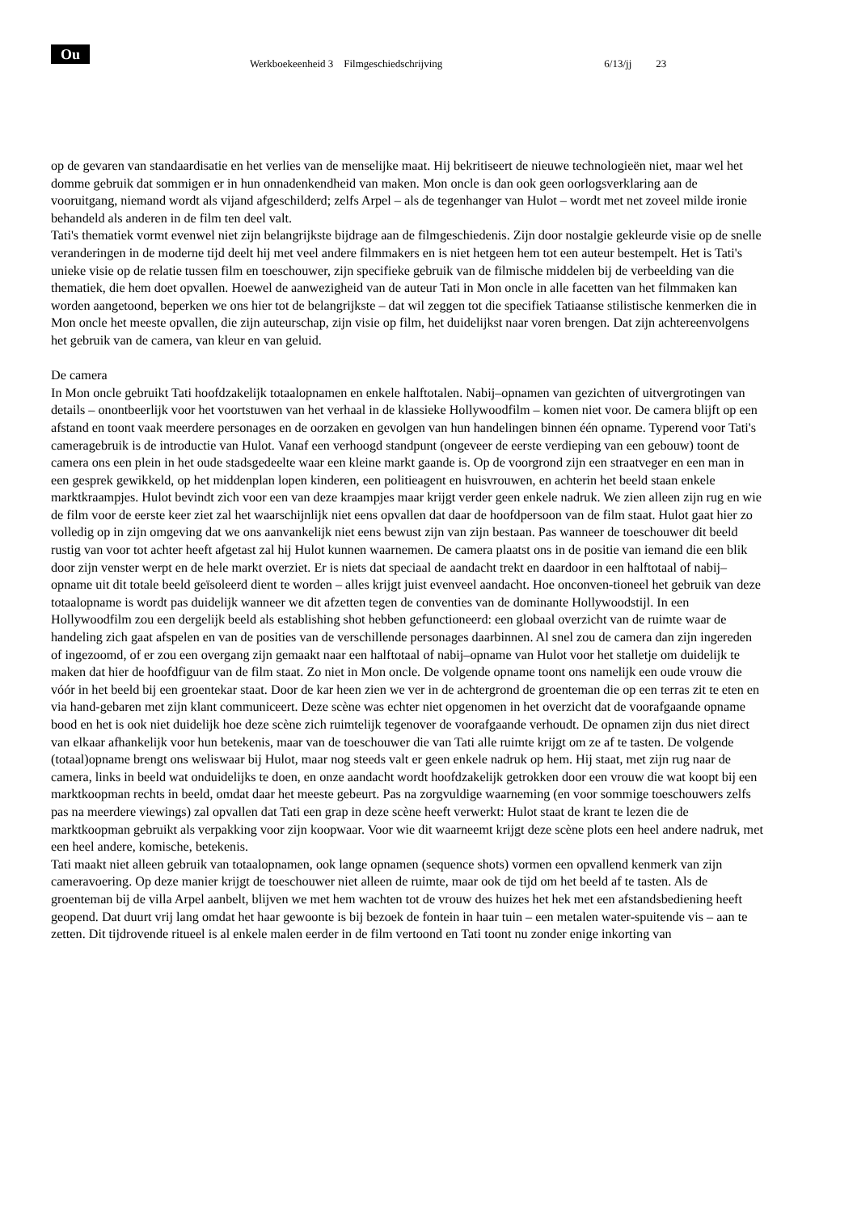Ou
Werkboekeenheid 3 Filmgeschiedschrijving
6/13/jj 23
op de gevaren van standaardisatie en het verlies van de menselijke maat. Hij bekritiseert de nieuwe technologieën niet, maar wel het domme gebruik dat sommigen er in hun onnadenkendheid van maken. Mon oncle is dan ook geen oorlogsverklaring aan de vooruitgang, niemand wordt als vijand afgeschilderd; zelfs Arpel – als de tegenhanger van Hulot – wordt met net zoveel milde ironie behandeld als anderen in de film ten deel valt.
Tati's thematiek vormt evenwel niet zijn belangrijkste bijdrage aan de filmgeschiedenis. Zijn door nostalgie gekleurde visie op de snelle veranderingen in de moderne tijd deelt hij met veel andere filmmakers en is niet hetgeen hem tot een auteur bestempelt. Het is Tati's unieke visie op de relatie tussen film en toeschouwer, zijn specifieke gebruik van de filmische middelen bij de verbeelding van die thematiek, die hem doet opvallen. Hoewel de aanwezigheid van de auteur Tati in Mon oncle in alle facetten van het filmmaken kan worden aangetoond, beperken we ons hier tot de belangrijkste – dat wil zeggen tot die specifiek Tatiaanse stilistische kenmerken die in Mon oncle het meeste opvallen, die zijn auteurschap, zijn visie op film, het duidelijkst naar voren brengen. Dat zijn achtereenvolgens het gebruik van de camera, van kleur en van geluid.
De camera
In Mon oncle gebruikt Tati hoofdzakelijk totaalopnamen en enkele halftotalen. Nabij–opnamen van gezichten of uitvergrotingen van details – onontbeerlijk voor het voortstuwen van het verhaal in de klassieke Hollywoodfilm – komen niet voor. De camera blijft op een afstand en toont vaak meerdere personages en de oorzaken en gevolgen van hun handelingen binnen één opname. Typerend voor Tati's cameragebruik is de introductie van Hulot. Vanaf een verhoogd standpunt (ongeveer de eerste verdieping van een gebouw) toont de camera ons een plein in het oude stadsgedeelte waar een kleine markt gaande is. Op de voorgrond zijn een straatveger en een man in een gesprek gewikkeld, op het middenplan lopen kinderen, een politieagent en huisvrouwen, en achterin het beeld staan enkele marktkraampjes. Hulot bevindt zich voor een van deze kraampjes maar krijgt verder geen enkele nadruk. We zien alleen zijn rug en wie de film voor de eerste keer ziet zal het waarschijnlijk niet eens opvallen dat daar de hoofdpersoon van de film staat. Hulot gaat hier zo volledig op in zijn omgeving dat we ons aanvankelijk niet eens bewust zijn van zijn bestaan. Pas wanneer de toeschouwer dit beeld rustig van voor tot achter heeft afgetast zal hij Hulot kunnen waarnemen. De camera plaatst ons in de positie van iemand die een blik door zijn venster werpt en de hele markt overziet. Er is niets dat speciaal de aandacht trekt en daardoor in een halftotaal of nabij–opname uit dit totale beeld geïsoleerd dient te worden – alles krijgt juist evenveel aandacht. Hoe onconven-tioneel het gebruik van deze totaalopname is wordt pas duidelijk wanneer we dit afzetten tegen de conventies van de dominante Hollywoodstijl. In een Hollywoodfilm zou een dergelijk beeld als establishing shot hebben gefunctioneerd: een globaal overzicht van de ruimte waar de handeling zich gaat afspelen en van de posities van de verschillende personages daarbinnen. Al snel zou de camera dan zijn ingereden of ingezoomd, of er zou een overgang zijn gemaakt naar een halftotaal of nabij–opname van Hulot voor het stalletje om duidelijk te maken dat hier de hoofdfiguur van de film staat. Zo niet in Mon oncle. De volgende opname toont ons namelijk een oude vrouw die vóór in het beeld bij een groentekar staat. Door de kar heen zien we ver in de achtergrond de groenteman die op een terras zit te eten en via hand-gebaren met zijn klant communiceert. Deze scène was echter niet opgenomen in het overzicht dat de voorafgaande opname bood en het is ook niet duidelijk hoe deze scène zich ruimtelijk tegenover de voorafgaande verhoudt. De opnamen zijn dus niet direct van elkaar afhankelijk voor hun betekenis, maar van de toeschouwer die van Tati alle ruimte krijgt om ze af te tasten. De volgende (totaal)opname brengt ons weliswaar bij Hulot, maar nog steeds valt er geen enkele nadruk op hem. Hij staat, met zijn rug naar de camera, links in beeld wat onduidelijks te doen, en onze aandacht wordt hoofdzakelijk getrokken door een vrouw die wat koopt bij een marktkoopman rechts in beeld, omdat daar het meeste gebeurt. Pas na zorgvuldige waarneming (en voor sommige toeschouwers zelfs pas na meerdere viewings) zal opvallen dat Tati een grap in deze scène heeft verwerkt: Hulot staat de krant te lezen die de marktkoopman gebruikt als verpakking voor zijn koopwaar. Voor wie dit waarneemt krijgt deze scène plots een heel andere nadruk, met een heel andere, komische, betekenis.
Tati maakt niet alleen gebruik van totaalopnamen, ook lange opnamen (sequence shots) vormen een opvallend kenmerk van zijn cameravoering. Op deze manier krijgt de toeschouwer niet alleen de ruimte, maar ook de tijd om het beeld af te tasten. Als de groenteman bij de villa Arpel aanbelt, blijven we met hem wachten tot de vrouw des huizes het hek met een afstandsbediening heeft geopend. Dat duurt vrij lang omdat het haar gewoonte is bij bezoek de fontein in haar tuin – een metalen water-spuitende vis – aan te zetten. Dit tijdrovende ritueel is al enkele malen eerder in de film vertoond en Tati toont nu zonder enige inkorting van